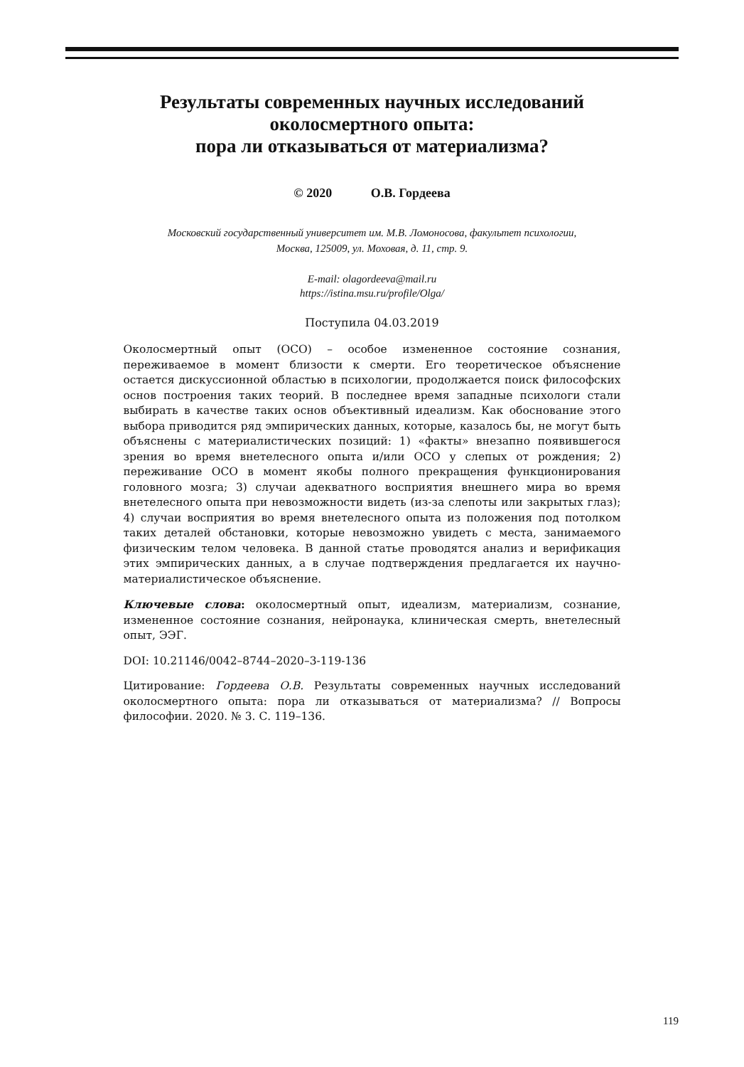Результаты современных научных исследований
околосмертного опыта:
пора ли отказываться от материализма?
© 2020 О.В. Гордеева
Московский государственный университет им. М.В. Ломоносова, факультет психологии,
Москва, 125009, ул. Моховая, д. 11, стр. 9.
E-mail: olagordeeva@mail.ru
https://istina.msu.ru/profile/Olga/
Поступила 04.03.2019
Околосмертный опыт (ОСО) – особое измененное состояние сознания, переживаемое в момент близости к смерти. Его теоретическое объяснение остается дискуссионной областью в психологии, продолжается поиск философских основ построения таких теорий. В последнее время западные психологи стали выбирать в качестве таких основ объективный идеализм. Как обоснование этого выбора приводится ряд эмпирических данных, которые, казалось бы, не могут быть объяснены с материалистических позиций: 1) «факты» внезапно появившегося зрения во время внетелесного опыта и/или ОСО у слепых от рождения; 2) переживание ОСО в момент якобы полного прекращения функционирования головного мозга; 3) случаи адекватного восприятия внешнего мира во время внетелесного опыта при невозможности видеть (из-за слепоты или закрытых глаз); 4) случаи восприятия во время внетелесного опыта из положения под потолком таких деталей обстановки, которые невозможно увидеть с места, занимаемого физическим телом человека. В данной статье проводятся анализ и верификация этих эмпирических данных, а в случае подтверждения предлагается их научно-материалистическое объяснение.
Ключевые слова: околосмертный опыт, идеализм, материализм, сознание, измененное состояние сознания, нейронаука, клиническая смерть, внетелесный опыт, ЭЭГ.
DOI: 10.21146/0042–8744–2020–3-119-136
Цитирование: Гордеева О.В. Результаты современных научных исследований околосмертного опыта: пора ли отказываться от материализма? // Вопросы философии. 2020. № 3. С. 119–136.
119